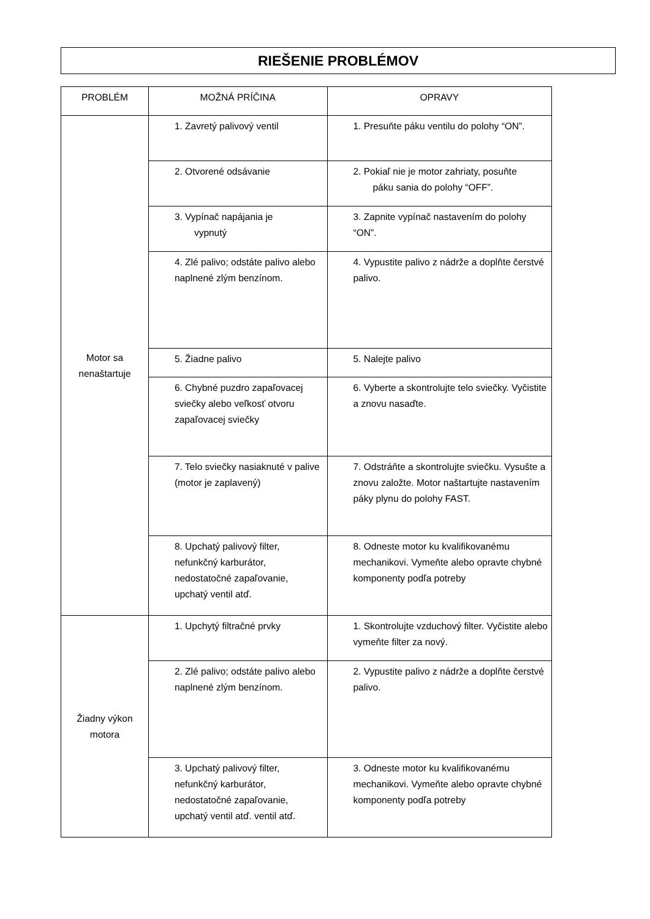RIEŠENIE PROBLÉMOV
| PROBLÉM | MOŽNÁ PRÍČINA | OPRAVY |
| --- | --- | --- |
| Motor sa nenaštartuje | 1. Zavretý palivový ventil | 1. Presuňte páku ventilu do polohy “ON”. |
| | 2. Otvorené odsávanie | 2. Pokiaľ nie je motor zahriaty, posuňte páku sania do polohy “OFF”. |
| | 3. Vypínač napájania je vypnutý | 3. Zapnite vypínač nastavením do polohy “ON”. |
| | 4. Zlé palivo; odstáte palivo alebo naplnené zlým benzínom. | 4. Vypustite palivo z nádrže a doplňte čerstvé palivo. |
| | 5. Žiadne palivo | 5. Nalejte palivo |
| | 6. Chybné puzdro zapaľovacej sviečky alebo veľkosť otvoru zapaľovacej sviečky | 6. Vyberte a skontrolujte telo sviečky. Vyčistite a znovu nasaďte. |
| | 7. Telo sviečky nasiaknuté v palive (motor je zaplavený) | 7. Odstráňte a skontrolujte sviečku. Vysušte a znovu založte. Motor naštartujte nastavením páky plynu do polohy FAST. |
| | 8. Upchatý palivový filter, nefunkčný karburátor, nedostatočné zapaľovanie, upchatý ventil atď. | 8. Odneste motor ku kvalifikovanému mechanikovi. Vymeňte alebo opravte chybné komponenty podľa potreby |
| Žiadny výkon motora | 1. Upchytý filtračné prvky | 1. Skontrolujte vzduchový filter. Vyčistite alebo vymeňte filter za nový. |
| | 2. Zlé palivo; odstáte palivo alebo naplnené zlým benzínom. | 2. Vypustite palivo z nádrže a doplňte čerstvé palivo. |
| | 3. Upchatý palivový filter, nefunkčný karburátor, nedostatočné zapaľovanie, upchatý ventil atď. ventil atď. | 3. Odneste motor ku kvalifikovanému mechanikovi. Vymeňte alebo opravte chybné komponenty podľa potreby |